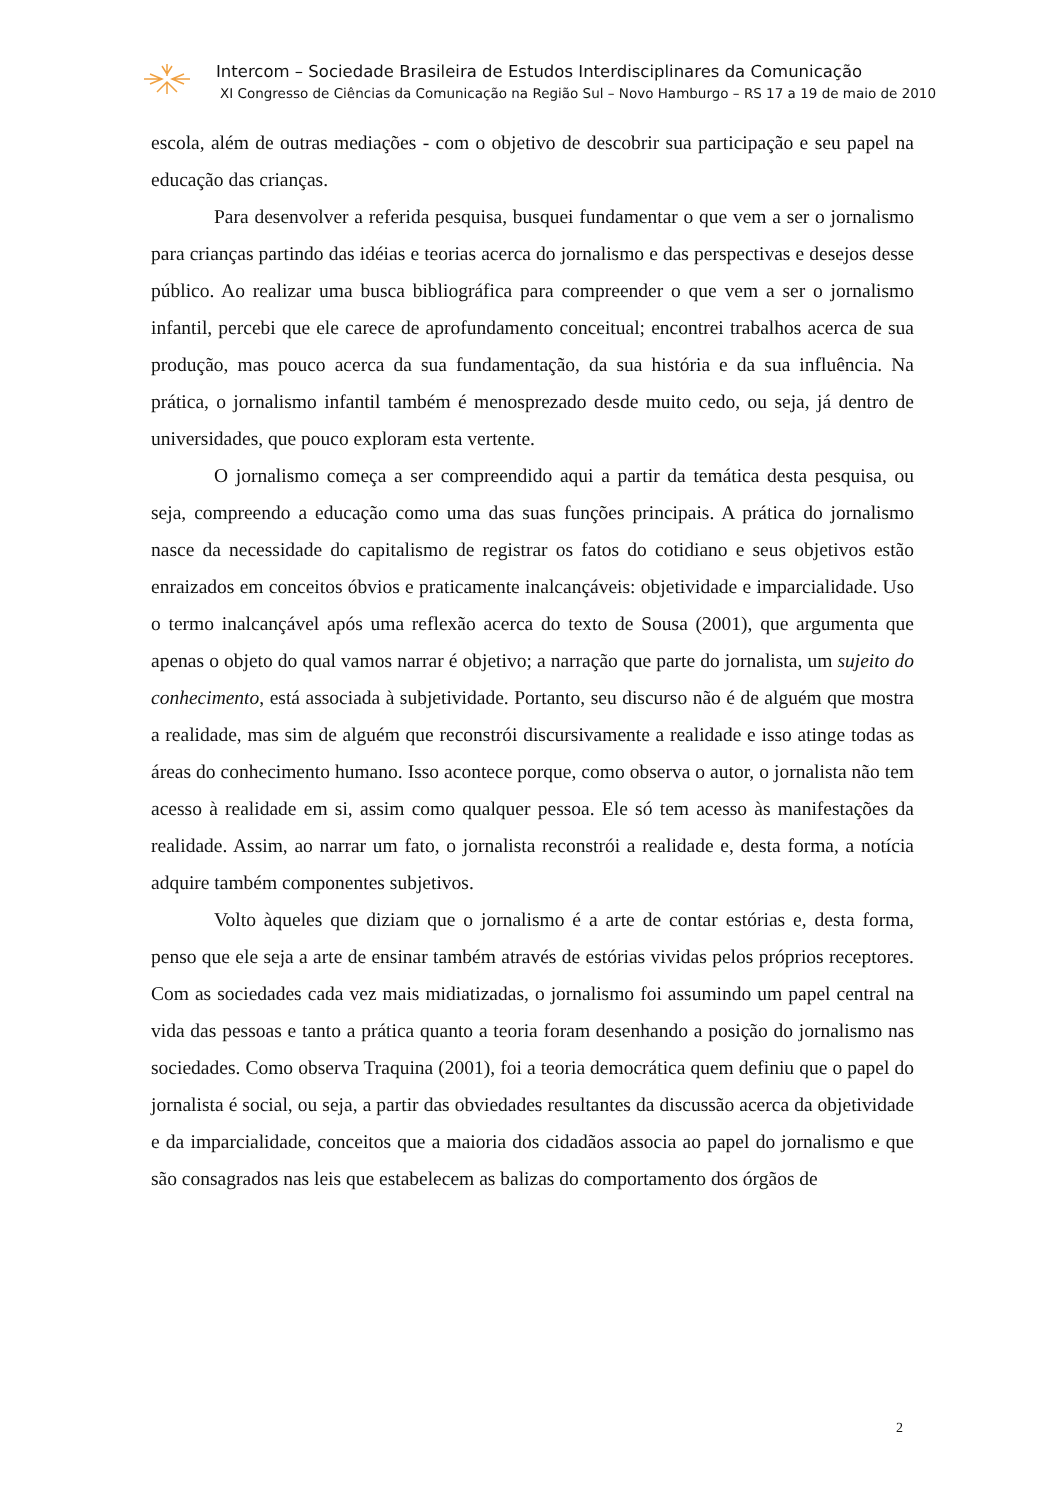Intercom – Sociedade Brasileira de Estudos Interdisciplinares da Comunicação
XI Congresso de Ciências da Comunicação na Região Sul – Novo Hamburgo – RS 17 a 19 de maio de 2010
escola, além de outras mediações - com o objetivo de descobrir sua participação e seu papel na educação das crianças.
Para desenvolver a referida pesquisa, busquei fundamentar o que vem a ser o jornalismo para crianças partindo das idéias e teorias acerca do jornalismo e das perspectivas e desejos desse público. Ao realizar uma busca bibliográfica para compreender o que vem a ser o jornalismo infantil, percebi que ele carece de aprofundamento conceitual; encontrei trabalhos acerca de sua produção, mas pouco acerca da sua fundamentação, da sua história e da sua influência. Na prática, o jornalismo infantil também é menosprezado desde muito cedo, ou seja, já dentro de universidades, que pouco exploram esta vertente.
O jornalismo começa a ser compreendido aqui a partir da temática desta pesquisa, ou seja, compreendo a educação como uma das suas funções principais. A prática do jornalismo nasce da necessidade do capitalismo de registrar os fatos do cotidiano e seus objetivos estão enraizados em conceitos óbvios e praticamente inalcançáveis: objetividade e imparcialidade. Uso o termo inalcançável após uma reflexão acerca do texto de Sousa (2001), que argumenta que apenas o objeto do qual vamos narrar é objetivo; a narração que parte do jornalista, um sujeito do conhecimento, está associada à subjetividade. Portanto, seu discurso não é de alguém que mostra a realidade, mas sim de alguém que reconstrói discursivamente a realidade e isso atinge todas as áreas do conhecimento humano. Isso acontece porque, como observa o autor, o jornalista não tem acesso à realidade em si, assim como qualquer pessoa. Ele só tem acesso às manifestações da realidade. Assim, ao narrar um fato, o jornalista reconstrói a realidade e, desta forma, a notícia adquire também componentes subjetivos.
Volto àqueles que diziam que o jornalismo é a arte de contar estórias e, desta forma, penso que ele seja a arte de ensinar também através de estórias vividas pelos próprios receptores. Com as sociedades cada vez mais midiatizadas, o jornalismo foi assumindo um papel central na vida das pessoas e tanto a prática quanto a teoria foram desenhando a posição do jornalismo nas sociedades. Como observa Traquina (2001), foi a teoria democrática quem definiu que o papel do jornalista é social, ou seja, a partir das obviedades resultantes da discussão acerca da objetividade e da imparcialidade, conceitos que a maioria dos cidadãos associa ao papel do jornalismo e que são consagrados nas leis que estabelecem as balizas do comportamento dos órgãos de
2